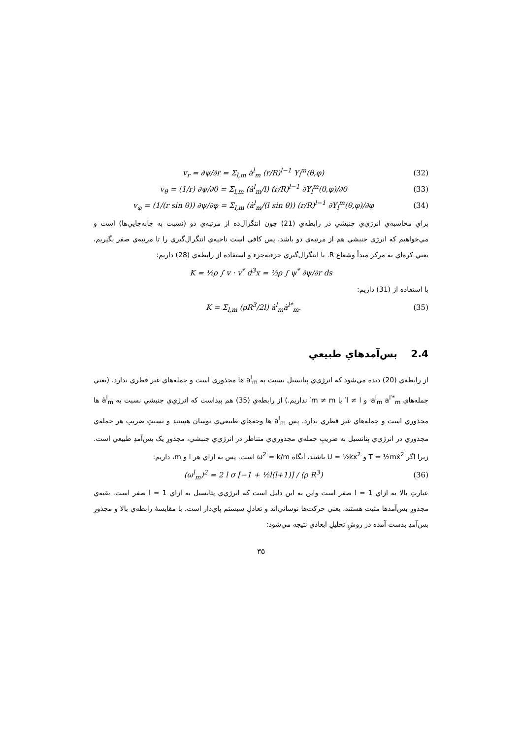v<sub>r</sub> = ∂ψ/∂r = Σ<sub>l,m</sub> ȧ<sup>l</sup><sub>m</sub> (r/R)<sup>l−1</sup> Y<sub>l</sub><sup>m</sup>(θ,φ) (32)
v<sub>θ</sub> = (1/r) ∂ψ/∂θ = Σ<sub>l,m</sub> (ȧ<sup>l</sup><sub>m</sub>/l) (r/R)<sup>l−1</sup> ∂Y<sub>l</sub><sup>m</sup>(θ,φ)/∂θ (33)
v<sub>φ</sub> = (1/(r sin θ)) ∂ψ/∂φ = Σ<sub>l,m</sub> (ȧ<sup>l</sup><sub>m</sub>/(l sin θ)) (r/R)<sup>l−1</sup> ∂Y<sub>l</sub><sup>m</sup>(θ,φ)/∂φ (34)
براي محاسبه‌ي انرژي‌ي جنبشي در رابطه‌ي (21) چون انتگرال‌ده از مرتبه‌ي دو (نسبت به جابه‌جايي‌ها) است و مي‌خواهيم که انرژي جنبشي هم از مرتبه‌ي دو باشد، پس کافي است ناحيه‌ي انتگرال‌گيري را تا مرتبه‌ي صفر بگيريم، يعني کره‌اي به مرکز مبدأ وشعاع R. با انتگرال‌گيري جزءبه‌جزء و استفاده از رابطه‌ي (28) داريم:
K = ½ρ ∫ v · v<sup>*</sup> d<sup>3</sup>x = ½ρ ∫ ψ<sup>*</sup> ∂ψ/∂r ds
با استفاده از (31) داريم:
K = Σ<sub>l,m</sub> (ρR<sup>3</sup>/2l) ȧ<sup>l</sup><sub>m</sub>ȧ<sup>l*</sup><sub>m</sub>. (35)
2.4 بس‌آمدهاي طبيعي
از رابطه‌ي (20) ديده مي‌شود که انرژي‌ي پتانسيل نسبت به a<sup>l</sup><sub>m</sub> ها مجذوري است و جمله‌هاي غير قطري ندارد. (يعني جمله‌هاي a<sup>l</sup><sub>m</sub> a<sup>l′*</sup><sub>m′</sub> و l ≠ l′ يا m ≠ m′ نداريم.) از رابطه‌ي (35) هم پيداست که انرژي‌ي جنبشي نسبت به ȧ<sup>l</sup><sub>m</sub> ها مجذوري است و جمله‌هاي غير قطري ندارد. پس a<sup>l</sup><sub>m</sub> ها وجه‌هاي طبيعي‌ي نوسان هستند و نسبتِ ضريبِ هر جمله‌ي مجذوري در انرژي‌ي پتانسيل به ضريبِ جمله‌ي مجذوري‌ي متناظر در انرژي‌ي جنبشي، مجذورِ يک بس‌آمدِ طبيعي است. زيرا اگر T = ½mẋ<sup>2</sup> و U = ½kx<sup>2</sup> باشند، آنگاه ω<sup>2</sup> = k/m است. پس به ازاي هر l و m، داريم:
(ω<sup>l</sup><sub>m</sub>)<sup>2</sup> = 2 l σ [−1 + ½l(l+1)] / (ρ R<sup>3</sup>) (36)
عبارتِ بالا به ازاي l = 1 صفر است واين به اين دليل است که انرژي‌ي پتانسيل به ازاي l = 1 صفر است. بقيه‌ي مجذورِ بس‌آمدها مثبت هستند، يعني حرکت‌ها نوساني‌اند و تعادلِ سيستم پاي‌دار است. با مقايسهٔ رابطه‌ي بالا و مجذورِ بس‌آمدِ بدست آمده در روشِ تحليلِ ابعادي نتيجه مي‌شود:
۳۵